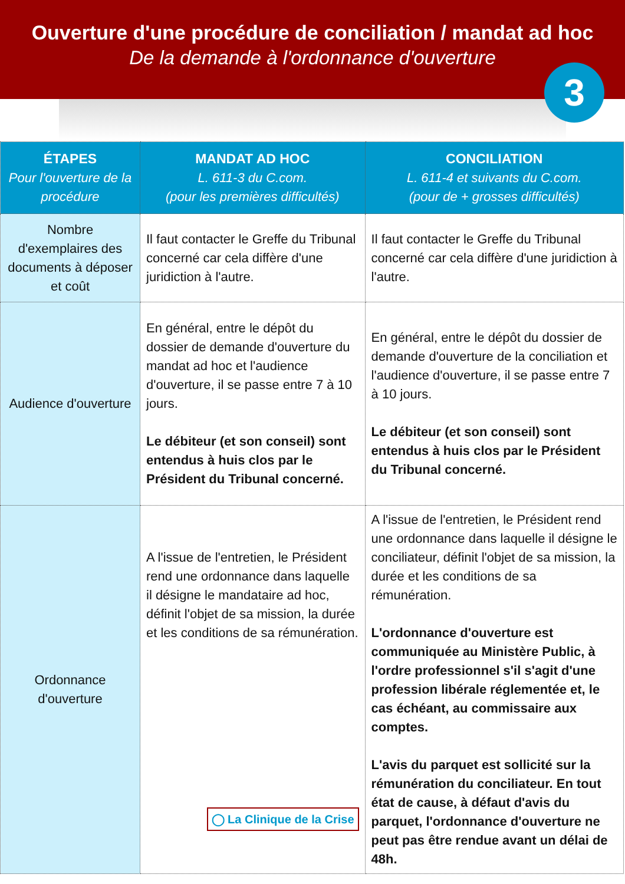Ouverture d'une procédure de conciliation / mandat ad hoc
De la demande à l'ordonnance d'ouverture
3
| ÉTAPES Pour l'ouverture de la procédure | MANDAT AD HOC L. 611-3 du C.com. (pour les premières difficultés) | CONCILIATION L. 611-4 et suivants du C.com. (pour de + grosses difficultés) |
| --- | --- | --- |
| Nombre d'exemplaires des documents à déposer et coût | Il faut contacter le Greffe du Tribunal concerné car cela diffère d'une juridiction à l'autre. | Il faut contacter le Greffe du Tribunal concerné car cela diffère d'une juridiction à l'autre. |
| Audience d'ouverture | En général, entre le dépôt du dossier de demande d'ouverture du mandat ad hoc et l'audience d'ouverture, il se passe entre 7 à 10 jours. Le débiteur (et son conseil) sont entendus à huis clos par le Président du Tribunal concerné. | En général, entre le dépôt du dossier de demande d'ouverture de la conciliation et l'audience d'ouverture, il se passe entre 7 à 10 jours. Le débiteur (et son conseil) sont entendus à huis clos par le Président du Tribunal concerné. |
| Ordonnance d'ouverture | A l'issue de l'entretien, le Président rend une ordonnance dans laquelle il désigne le mandataire ad hoc, définit l'objet de sa mission, la durée et les conditions de sa rémunération. ◯ La Clinique de la Crise | A l'issue de l'entretien, le Président rend une ordonnance dans laquelle il désigne le conciliateur, définit l'objet de sa mission, la durée et les conditions de sa rémunération. L'ordonnance d'ouverture est communiquée au Ministère Public, à l'ordre professionnel s'il s'agit d'une profession libérale réglementée et, le cas échéant, au commissaire aux comptes. L'avis du parquet est sollicité sur la rémunération du conciliateur. En tout état de cause, à défaut d'avis du parquet, l'ordonnance d'ouverture ne peut pas être rendue avant un délai de 48h. |